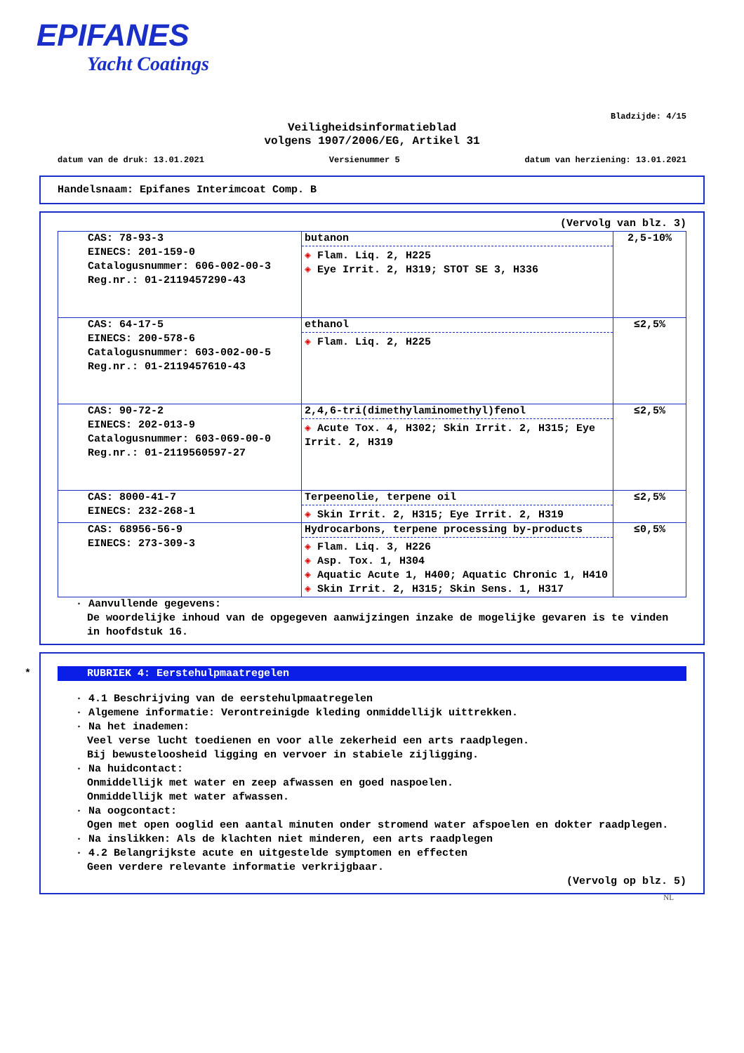EPIFANES
Yacht Coatings
Bladzijde: 4/15
Veiligheidsinformatieblad
volgens 1907/2006/EG, Artikel 31
datum van de druk: 13.01.2021 Versienummer 5 datum van herziening: 13.01.2021
Handelsnaam: Epifanes Interimcoat Comp. B
(Vervolg van blz. 3)
| CAS: 78-93-3 EINECS: 201-159-0 Catalogusnummer: 606-002-00-3 Reg.nr.: 01-2119457290-43 | butanon ◈ Flam. Liq. 2, H225 ◈ Eye Irrit. 2, H319; STOT SE 3, H336 | 2,5-10% |
| CAS: 64-17-5 EINECS: 200-578-6 Catalogusnummer: 603-002-00-5 Reg.nr.: 01-2119457610-43 | ethanol ◈ Flam. Liq. 2, H225 | ≤2,5% |
| CAS: 90-72-2 EINECS: 202-013-9 Catalogusnummer: 603-069-00-0 Reg.nr.: 01-2119560597-27 | 2,4,6-tri(dimethylaminomethyl)fenol ◈ Acute Tox. 4, H302; Skin Irrit. 2, H315; Eye Irrit. 2, H319 | ≤2,5% |
| CAS: 8000-41-7 EINECS: 232-268-1 | Terpeenolie, terpene oil ◈ Skin Irrit. 2, H315; Eye Irrit. 2, H319 | ≤2,5% |
| CAS: 68956-56-9 EINECS: 273-309-3 | Hydrocarbons, terpene processing by-products ◈ Flam. Liq. 3, H226 ◈ Asp. Tox. 1, H304 ◈ Aquatic Acute 1, H400; Aquatic Chronic 1, H410 ◈ Skin Irrit. 2, H315; Skin Sens. 1, H317 | ≤0,5% |
· Aanvullende gegevens:
De woordelijke inhoud van de opgegeven aanwijzingen inzake de mogelijke gevaren is te vinden in hoofdstuk 16.
*
RUBRIEK 4: Eerstehulpmaatregelen
· 4.1 Beschrijving van de eerstehulpmaatregelen
· Algemene informatie: Verontreinigde kleding onmiddellijk uittrekken.
· Na het inademen:
Veel verse lucht toedienen en voor alle zekerheid een arts raadplegen.
Bij bewusteloosheid ligging en vervoer in stabiele zijligging.
· Na huidcontact:
Onmiddellijk met water en zeep afwassen en goed naspoelen.
Onmiddellijk met water afwassen.
· Na oogcontact:
Ogen met open ooglid een aantal minuten onder stromend water afspoelen en dokter raadplegen.
· Na inslikken: Als de klachten niet minderen, een arts raadplegen
· 4.2 Belangrijkste acute en uitgestelde symptomen en effecten
Geen verdere relevante informatie verkrijgbaar.
(Vervolg op blz. 5)
NL